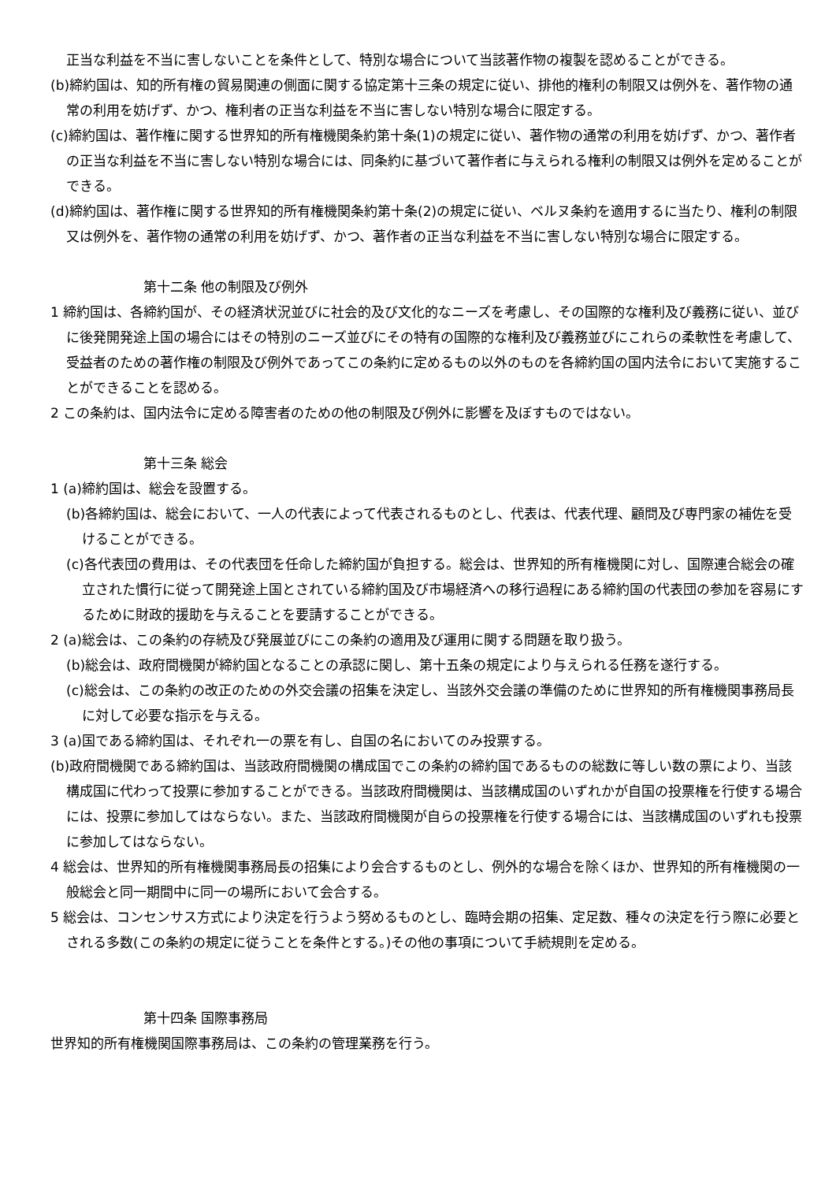正当な利益を不当に害しないことを条件として、特別な場合について当該著作物の複製を認めることができる。
(b)締約国は、知的所有権の貿易関連の側面に関する協定第十三条の規定に従い、排他的権利の制限又は例外を、著作物の通常の利用を妨げず、かつ、権利者の正当な利益を不当に害しない特別な場合に限定する。
(c)締約国は、著作権に関する世界知的所有権機関条約第十条(1)の規定に従い、著作物の通常の利用を妨げず、かつ、著作者の正当な利益を不当に害しない特別な場合には、同条約に基づいて著作者に与えられる権利の制限又は例外を定めることができる。
(d)締約国は、著作権に関する世界知的所有権機関条約第十条(2)の規定に従い、ベルヌ条約を適用するに当たり、権利の制限又は例外を、著作物の通常の利用を妨げず、かつ、著作者の正当な利益を不当に害しない特別な場合に限定する。
第十二条 他の制限及び例外
1 締約国は、各締約国が、その経済状況並びに社会的及び文化的なニーズを考慮し、その国際的な権利及び義務に従い、並びに後発開発途上国の場合にはその特別のニーズ並びにその特有の国際的な権利及び義務並びにこれらの柔軟性を考慮して、受益者のための著作権の制限及び例外であってこの条約に定めるもの以外のものを各締約国の国内法令において実施することができることを認める。
2 この条約は、国内法令に定める障害者のための他の制限及び例外に影響を及ぼすものではない。
第十三条 総会
1 (a)締約国は、総会を設置する。
(b)各締約国は、総会において、一人の代表によって代表されるものとし、代表は、代表代理、顧問及び専門家の補佐を受けることができる。
(c)各代表団の費用は、その代表団を任命した締約国が負担する。総会は、世界知的所有権機関に対し、国際連合総会の確立された慣行に従って開発途上国とされている締約国及び市場経済への移行過程にある締約国の代表団の参加を容易にするために財政的援助を与えることを要請することができる。
2 (a)総会は、この条約の存続及び発展並びにこの条約の適用及び運用に関する問題を取り扱う。
(b)総会は、政府間機関が締約国となることの承認に関し、第十五条の規定により与えられる任務を遂行する。
(c)総会は、この条約の改正のための外交会議の招集を決定し、当該外交会議の準備のために世界知的所有権機関事務局長に対して必要な指示を与える。
3 (a)国である締約国は、それぞれ一の票を有し、自国の名においてのみ投票する。
(b)政府間機関である締約国は、当該政府間機関の構成国でこの条約の締約国であるものの総数に等しい数の票により、当該構成国に代わって投票に参加することができる。当該政府間機関は、当該構成国のいずれかが自国の投票権を行使する場合には、投票に参加してはならない。また、当該政府間機関が自らの投票権を行使する場合には、当該構成国のいずれも投票に参加してはならない。
4 総会は、世界知的所有権機関事務局長の招集により会合するものとし、例外的な場合を除くほか、世界知的所有権機関の一般総会と同一期間中に同一の場所において会合する。
5 総会は、コンセンサス方式により決定を行うよう努めるものとし、臨時会期の招集、定足数、種々の決定を行う際に必要とされる多数(この条約の規定に従うことを条件とする。)その他の事項について手続規則を定める。
第十四条 国際事務局
世界知的所有権機関国際事務局は、この条約の管理業務を行う。